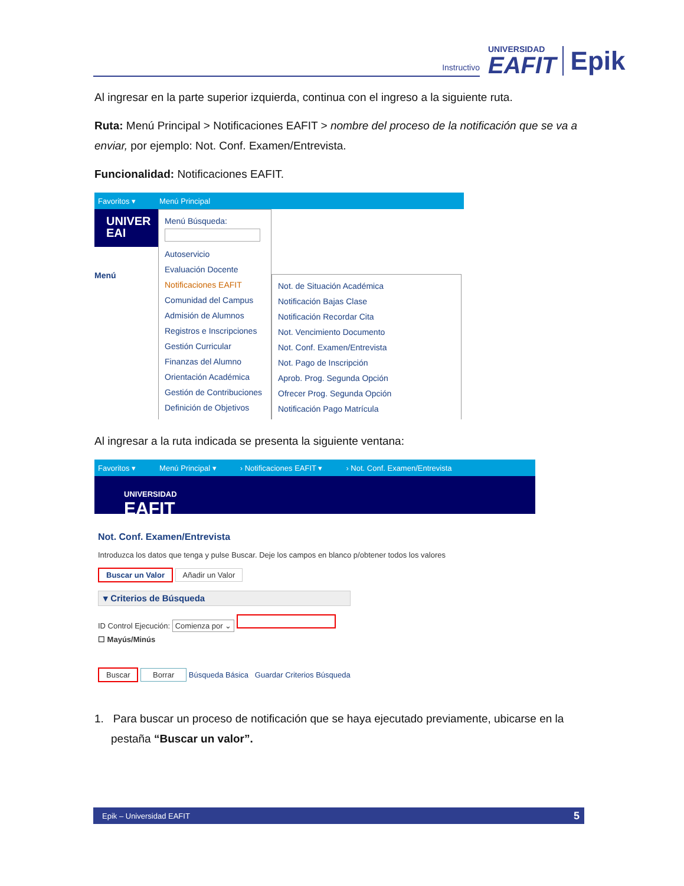Instructivo
UNIVERSIDAD
EAFIT
Epik
Al ingresar en la parte superior izquierda, continua con el ingreso a la siguiente ruta.
Ruta: Menú Principal > Notificaciones EAFIT > nombre del proceso de la notificación que se va a enviar, por ejemplo: Not. Conf. Examen/Entrevista.
Funcionalidad: Notificaciones EAFIT.
Favoritos ▾ Menú Principal
UNIVER
EAI
Menú
Menú Búsqueda:
Autoservicio
Evaluación Docente
Notificaciones EAFIT
Comunidad del Campus
Admisión de Alumnos
Registros e Inscripciones
Gestión Curricular
Finanzas del Alumno
Orientación Académica
Gestión de Contribuciones
Definición de Objetivos
Not. de Situación Académica
Notificación Bajas Clase
Notificación Recordar Cita
Not. Vencimiento Documento
Not. Conf. Examen/Entrevista
Not. Pago de Inscripción
Aprob. Prog. Segunda Opción
Ofrecer Prog. Segunda Opción
Notificación Pago Matrícula
Al ingresar a la ruta indicada se presenta la siguiente ventana:
Favoritos ▾ Menú Principal ▾ › Notificaciones EAFIT ▾ › Not. Conf. Examen/Entrevista
UNIVERSIDAD
EAFIT
Not. Conf. Examen/Entrevista
Introduzca los datos que tenga y pulse Buscar. Deje los campos en blanco p/obtener todos los valores
Buscar un Valor Añadir un Valor
▾ Criterios de Búsqueda
ID Control Ejecución: Comienza por ⌄
☐ Mayús/Minús
Buscar Borrar Búsqueda Básica Guardar Criterios Búsqueda
1. Para buscar un proceso de notificación que se haya ejecutado previamente, ubicarse en la pestaña “Buscar un valor”.
Epik – Universidad EAFIT 5